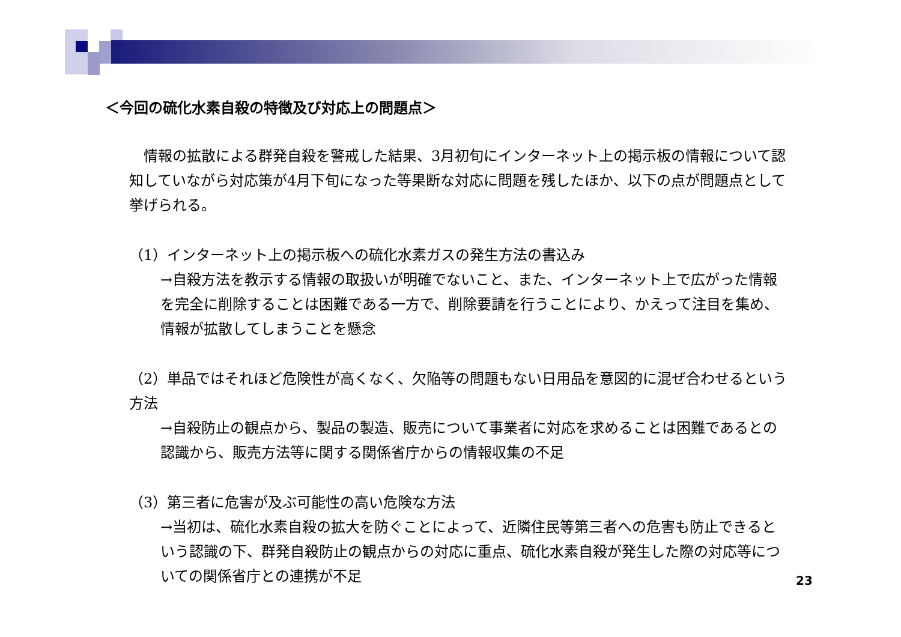＜今回の硫化水素自殺の特徴及び対応上の問題点＞
　情報の拡散による群発自殺を警戒した結果、3月初旬にインターネット上の掲示板の情報について認知していながら対応策が4月下旬になった等果断な対応に問題を残したほか、以下の点が問題点として挙げられる。
（1）インターネット上の掲示板への硫化水素ガスの発生方法の書込み
→自殺方法を教示する情報の取扱いが明確でないこと、また、インターネット上で広がった情報を完全に削除することは困難である一方で、削除要請を行うことにより、かえって注目を集め、情報が拡散してしまうことを懸念
（2）単品ではそれほど危険性が高くなく、欠陥等の問題もない日用品を意図的に混ぜ合わせるという方法
→自殺防止の観点から、製品の製造、販売について事業者に対応を求めることは困難であるとの認識から、販売方法等に関する関係省庁からの情報収集の不足
（3）第三者に危害が及ぶ可能性の高い危険な方法
→当初は、硫化水素自殺の拡大を防ぐことによって、近隣住民等第三者への危害も防止できるという認識の下、群発自殺防止の観点からの対応に重点、硫化水素自殺が発生した際の対応等についての関係省庁との連携が不足
23